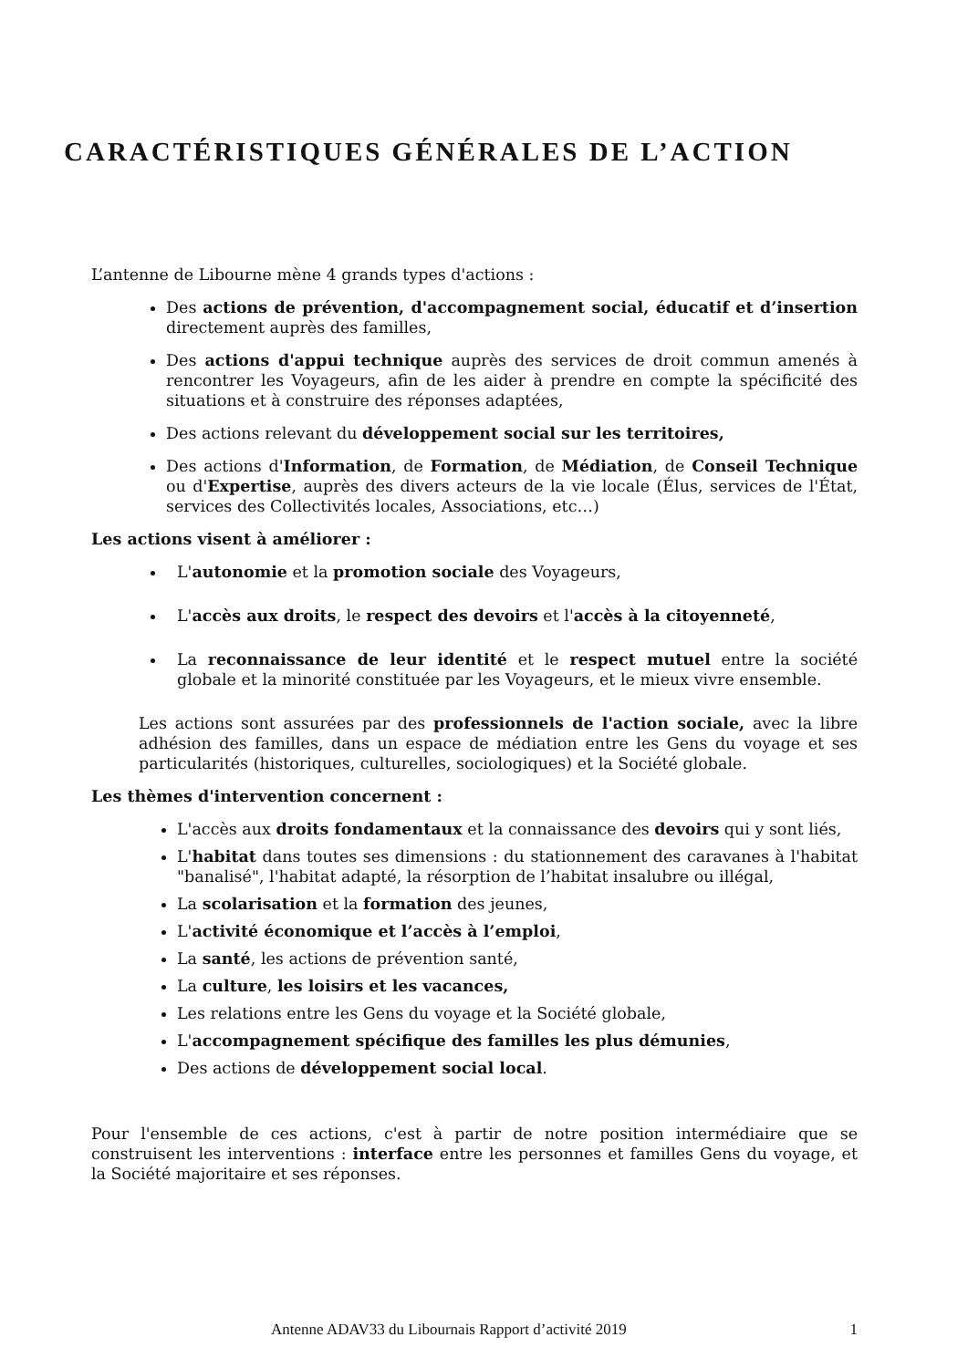CARACTÉRISTIQUES GÉNÉRALES DE L’ACTION
L’antenne de Libourne mène 4 grands types d'actions :
Des actions de prévention, d'accompagnement social, éducatif et d’insertion directement auprès des familles,
Des actions d'appui technique auprès des services de droit commun amenés à rencontrer les Voyageurs, afin de les aider à prendre en compte la spécificité des situations et à construire des réponses adaptées,
Des actions relevant du développement social sur les territoires,
Des actions d'Information, de Formation, de Médiation, de Conseil Technique ou d'Expertise, auprès des divers acteurs de la vie locale (Élus, services de l'État, services des Collectivités locales, Associations, etc…)
Les actions visent à améliorer :
L'autonomie et la promotion sociale des Voyageurs,
L'accès aux droits, le respect des devoirs et l'accès à la citoyenneté,
La reconnaissance de leur identité et le respect mutuel entre la société globale et la minorité constituée par les Voyageurs, et le mieux vivre ensemble.
Les actions sont assurées par des professionnels de l'action sociale, avec la libre adhésion des familles, dans un espace de médiation entre les Gens du voyage et ses particularités (historiques, culturelles, sociologiques) et la Société globale.
Les thèmes d'intervention concernent :
L'accès aux droits fondamentaux et la connaissance des devoirs qui y sont liés,
L'habitat dans toutes ses dimensions : du stationnement des caravanes à l'habitat "banalisé", l'habitat adapté, la résorption de l’habitat insalubre ou illégal,
La scolarisation et la formation des jeunes,
L'activité économique et l’accès à l’emploi,
La santé, les actions de prévention santé,
La culture, les loisirs et les vacances,
Les relations entre les Gens du voyage et la Société globale,
L'accompagnement spécifique des familles les plus démunies,
Des actions de développement social local.
Pour l'ensemble de ces actions, c'est à partir de notre position intermédiaire que se construisent les interventions : interface entre les personnes et familles Gens du voyage, et la Société majoritaire et ses réponses.
Antenne ADAV33 du Libournais Rapport d’activité 2019 1